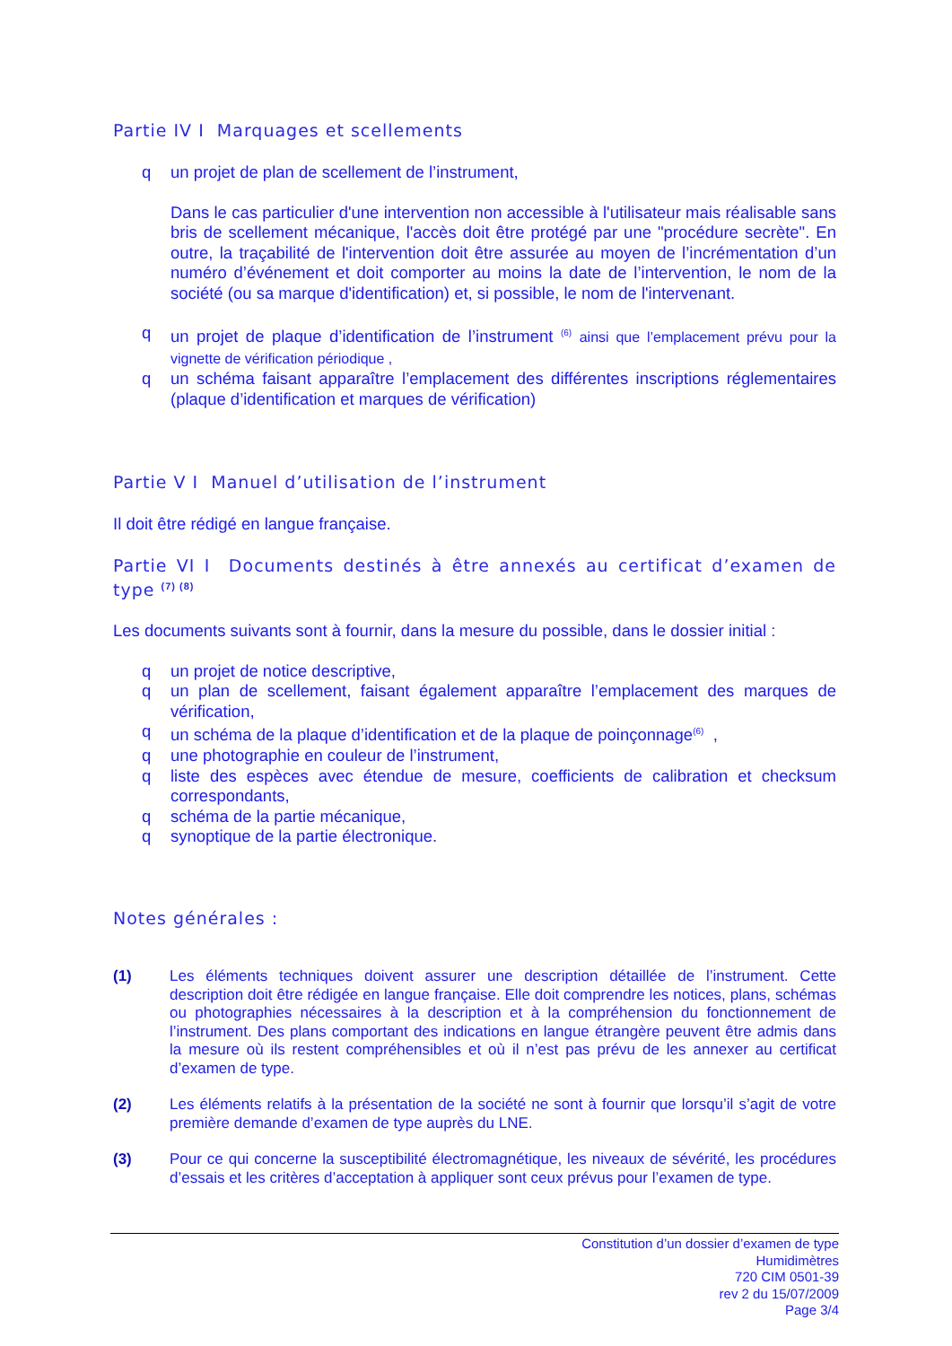Partie IV I Marquages et scellements
q un projet de plan de scellement de l’instrument,
Dans le cas particulier d'une intervention non accessible à l'utilisateur mais réalisable sans bris de scellement mécanique, l'accès doit être protégé par une "procédure secrète". En outre, la traçabilité de l'intervention doit être assurée au moyen de l’incrémentation d’un numéro d’événement et doit comporter au moins la date de l’intervention, le nom de la société (ou sa marque d'identification) et, si possible, le nom de l'intervenant.
q un projet de plaque d’identification de l’instrument <sup>(6)</sup> ainsi que l’emplacement prévu pour la vignette de vérification périodique ,
q un schéma faisant apparaître l’emplacement des différentes inscriptions réglementaires (plaque d’identification et marques de vérification)
Partie V I Manuel d’utilisation de l’instrument
Il doit être rédigé en langue française.
Partie VI I Documents destinés à être annexés au certificat d’examen de type <sup>(7) (8)</sup>
Les documents suivants sont à fournir, dans la mesure du possible, dans le dossier initial :
q un projet de notice descriptive,
q un plan de scellement, faisant également apparaître l’emplacement des marques de vérification,
q un schéma de la plaque d’identification et de la plaque de poinçonnage<sup>(6)</sup> ,
q une photographie en couleur de l’instrument,
q liste des espèces avec étendue de mesure, coefficients de calibration et checksum correspondants,
q schéma de la partie mécanique,
q synoptique de la partie électronique.
Notes générales :
(1) Les éléments techniques doivent assurer une description détaillée de l’instrument. Cette description doit être rédigée en langue française. Elle doit comprendre les notices, plans, schémas ou photographies nécessaires à la description et à la compréhension du fonctionnement de l’instrument. Des plans comportant des indications en langue étrangère peuvent être admis dans la mesure où ils restent compréhensibles et où il n’est pas prévu de les annexer au certificat d’examen de type.
(2) Les éléments relatifs à la présentation de la société ne sont à fournir que lorsqu’il s’agit de votre première demande d’examen de type auprès du LNE.
(3) Pour ce qui concerne la susceptibilité électromagnétique, les niveaux de sévérité, les procédures d’essais et les critères d’acceptation à appliquer sont ceux prévus pour l’examen de type.
Constitution d’un dossier d’examen de type
Humidimètres
720 CIM 0501-39
rev 2 du 15/07/2009
Page 3/4